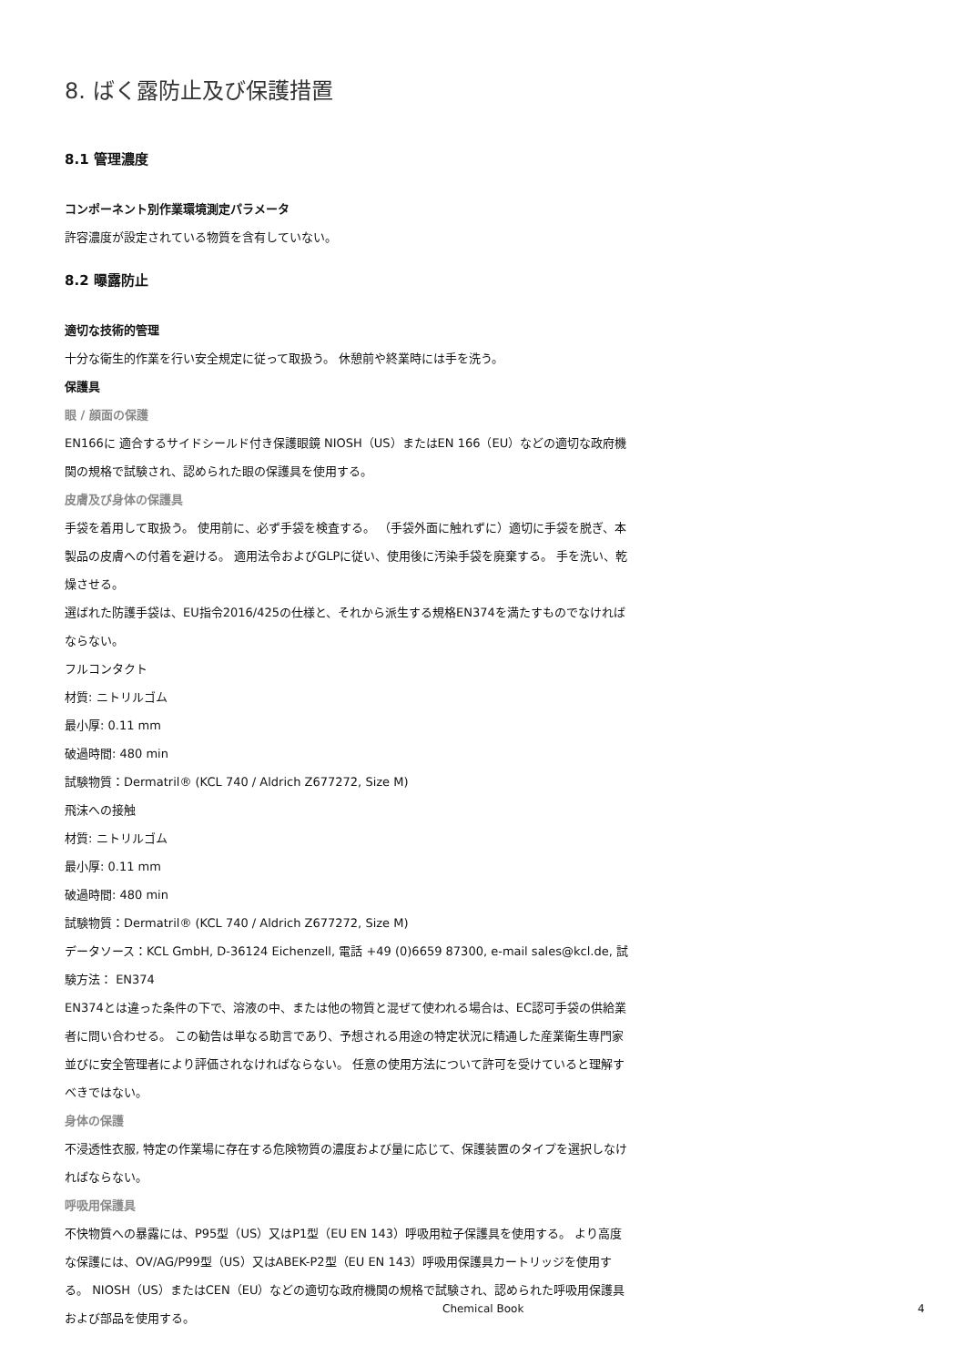8. ばく露防止及び保護措置
8.1 管理濃度
コンポーネント別作業環境測定パラメータ
許容濃度が設定されている物質を含有していない。
8.2 曝露防止
適切な技術的管理
十分な衛生的作業を行い安全規定に従って取扱う。 休憩前や終業時には手を洗う。
保護具
眼 / 顔面の保護
EN166に 適合するサイドシールド付き保護眼鏡 NIOSH（US）またはEN 166（EU）などの適切な政府機関の規格で試験され、認められた眼の保護具を使用する。
皮膚及び身体の保護具
手袋を着用して取扱う。 使用前に、必ず手袋を検査する。 （手袋外面に触れずに）適切に手袋を脱ぎ、本製品の皮膚への付着を避ける。 適用法令およびGLPに従い、使用後に汚染手袋を廃棄する。 手を洗い、乾燥させる。
選ばれた防護手袋は、EU指令2016/425の仕様と、それから派生する規格EN374を満たすものでなければならない。
フルコンタクト
材質: ニトリルゴム
最小厚: 0.11 mm
破過時間: 480 min
試験物質：Dermatril® (KCL 740 / Aldrich Z677272, Size M)
飛沫への接触
材質: ニトリルゴム
最小厚: 0.11 mm
破過時間: 480 min
試験物質：Dermatril® (KCL 740 / Aldrich Z677272, Size M)
データソース：KCL GmbH, D-36124 Eichenzell, 電話 +49 (0)6659 87300, e-mail sales@kcl.de, 試験方法： EN374
EN374とは違った条件の下で、溶液の中、または他の物質と混ぜて使われる場合は、EC認可手袋の供給業者に問い合わせる。 この勧告は単なる助言であり、予想される用途の特定状況に精通した産業衛生専門家並びに安全管理者により評価されなければならない。 任意の使用方法について許可を受けていると理解すべきではない。
身体の保護
不浸透性衣服, 特定の作業場に存在する危険物質の濃度および量に応じて、保護装置のタイプを選択しなければならない。
呼吸用保護具
不快物質への暴露には、P95型（US）又はP1型（EU EN 143）呼吸用粒子保護具を使用する。 より高度な保護には、OV/AG/P99型（US）又はABEK-P2型（EU EN 143）呼吸用保護具カートリッジを使用する。 NIOSH（US）またはCEN（EU）などの適切な政府機関の規格で試験され、認められた呼吸用保護具および部品を使用する。
Chemical Book 4